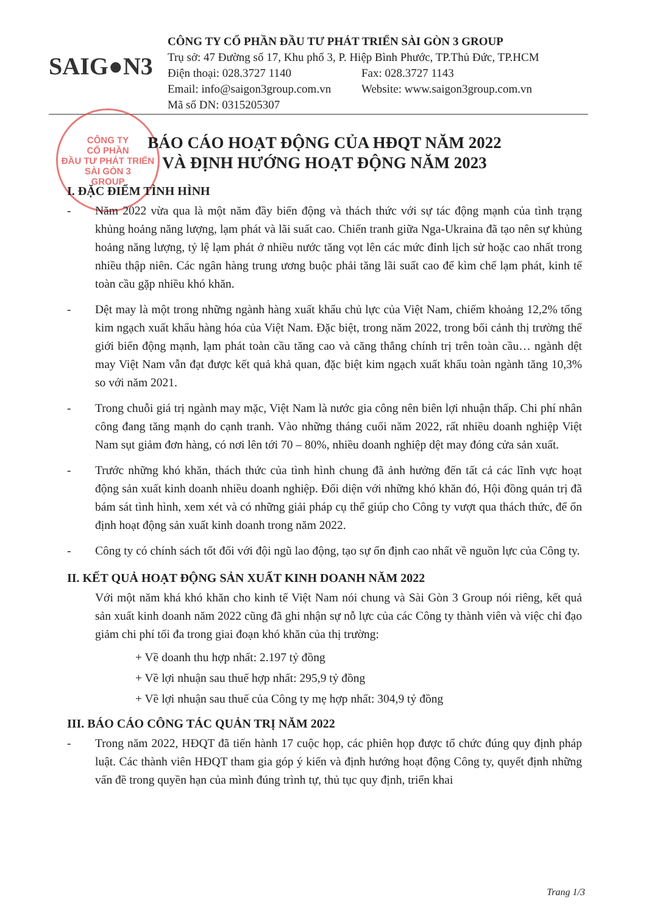SAIG●N3
CÔNG TY CỔ PHẦN ĐẦU TƯ PHÁT TRIỂN SÀI GÒN 3 GROUP
Trụ sở: 47 Đường số 17, Khu phố 3, P. Hiệp Bình Phước, TP.Thủ Đức, TP.HCM
Điện thoại: 028.3727 1140 Fax: 028.3727 1143
Email: info@saigon3group.com.vn Website: www.saigon3group.com.vn
Mã số DN: 0315205307
CÔNG TY
CỔ PHẦN
ĐẦU TƯ PHÁT TRIỂN
SÀI GÒN 3
GROUP
BÁO CÁO HOẠT ĐỘNG CỦA HĐQT NĂM 2022
VÀ ĐỊNH HƯỚNG HOẠT ĐỘNG NĂM 2023
I. ĐẶC ĐIỂM TÌNH HÌNH
- Năm 2022 vừa qua là một năm đầy biến động và thách thức với sự tác động mạnh của tình trạng khủng hoảng năng lượng, lạm phát và lãi suất cao. Chiến tranh giữa Nga-Ukraina đã tạo nên sự khủng hoảng năng lượng, tỷ lệ lạm phát ở nhiều nước tăng vọt lên các mức đỉnh lịch sử hoặc cao nhất trong nhiều thập niên. Các ngân hàng trung ương buộc phải tăng lãi suất cao để kìm chế lạm phát, kinh tế toàn cầu gặp nhiều khó khăn.
- Dệt may là một trong những ngành hàng xuất khẩu chủ lực của Việt Nam, chiếm khoảng 12,2% tổng kim ngạch xuất khẩu hàng hóa của Việt Nam. Đặc biệt, trong năm 2022, trong bối cảnh thị trường thế giới biến động mạnh, lạm phát toàn cầu tăng cao và căng thẳng chính trị trên toàn cầu… ngành dệt may Việt Nam vẫn đạt được kết quả khả quan, đặc biệt kim ngạch xuất khẩu toàn ngành tăng 10,3% so với năm 2021.
- Trong chuỗi giá trị ngành may mặc, Việt Nam là nước gia công nên biên lợi nhuận thấp. Chi phí nhân công đang tăng mạnh do cạnh tranh. Vào những tháng cuối năm 2022, rất nhiều doanh nghiệp Việt Nam sụt giảm đơn hàng, có nơi lên tới 70 – 80%, nhiều doanh nghiệp dệt may đóng cửa sản xuất.
- Trước những khó khăn, thách thức của tình hình chung đã ảnh hưởng đến tất cả các lĩnh vực hoạt động sản xuất kinh doanh nhiều doanh nghiệp. Đối diện với những khó khăn đó, Hội đồng quản trị đã bám sát tình hình, xem xét và có những giải pháp cụ thể giúp cho Công ty vượt qua thách thức, để ổn định hoạt động sản xuất kinh doanh trong năm 2022.
- Công ty có chính sách tốt đối với đội ngũ lao động, tạo sự ổn định cao nhất về nguồn lực của Công ty.
II. KẾT QUẢ HOẠT ĐỘNG SẢN XUẤT KINH DOANH NĂM 2022
Với một năm khá khó khăn cho kinh tế Việt Nam nói chung và Sài Gòn 3 Group nói riêng, kết quả sản xuất kinh doanh năm 2022 cũng đã ghi nhận sự nỗ lực của các Công ty thành viên và việc chỉ đạo giảm chi phí tối đa trong giai đoạn khó khăn của thị trường:
+ Về doanh thu hợp nhất: 2.197 tỷ đồng
+ Về lợi nhuận sau thuế hợp nhất: 295,9 tỷ đồng
+ Về lợi nhuận sau thuế của Công ty mẹ hợp nhất: 304,9 tỷ đồng
III. BÁO CÁO CÔNG TÁC QUẢN TRỊ NĂM 2022
- Trong năm 2022, HĐQT đã tiến hành 17 cuộc họp, các phiên họp được tổ chức đúng quy định pháp luật. Các thành viên HĐQT tham gia góp ý kiến và định hướng hoạt động Công ty, quyết định những vấn đề trong quyền hạn của mình đúng trình tự, thủ tục quy định, triển khai
Trang 1/3